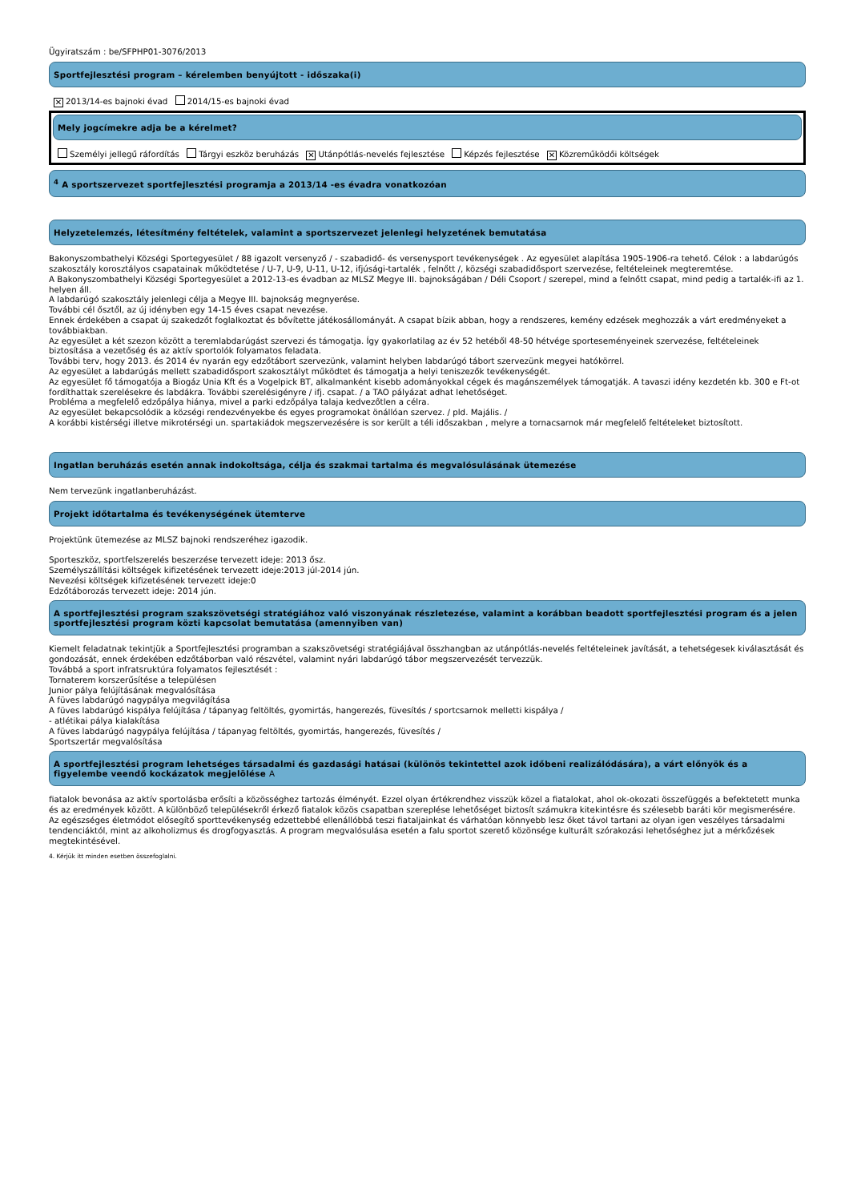Ügyiratszám : be/SFPHP01-3076/2013
Sportfejlesztési program – kérelemben benyújtott - időszaka(i)
✕ 2013/14-es bajnoki évad 2014/15-es bajnoki évad
Mely jogcímekre adja be a kérelmet?
Személyi jellegű ráfordítás Tárgyi eszköz beruházás ✕ Utánpótlás-nevelés fejlesztése Képzés fejlesztése ✕ Közreműködői költségek
<sup>4</sup> A sportszervezet sportfejlesztési programja a 2013/14 -es évadra vonatkozóan
Helyzetelemzés, létesítmény feltételek, valamint a sportszervezet jelenlegi helyzetének bemutatása
Bakonyszombathelyi Községi Sportegyesület / 88 igazolt versenyző / - szabadidő- és versenysport tevékenységek . Az egyesület alapítása 1905-1906-ra tehető. Célok : a labdarúgós szakosztály korosztályos csapatainak működtetése / U-7, U-9, U-11, U-12, ifjúsági-tartalék , felnőtt /, községi szabadidősport szervezése, feltételeinek megteremtése.
A Bakonyszombathelyi Községi Sportegyesület a 2012-13-es évadban az MLSZ Megye III. bajnokságában / Déli Csoport / szerepel, mind a felnőtt csapat, mind pedig a tartalék-ifi az 1. helyen áll.
A labdarúgó szakosztály jelenlegi célja a Megye III. bajnokság megnyerése.
További cél ősztől, az új idényben egy 14-15 éves csapat nevezése.
Ennek érdekében a csapat új szakedzőt foglalkoztat és bővítette játékosállományát. A csapat bízik abban, hogy a rendszeres, kemény edzések meghozzák a várt eredményeket a továbbiakban.
Az egyesület a két szezon között a teremlabdarúgást szervezi és támogatja. Így gyakorlatilag az év 52 hetéből 48-50 hétvége sporteseményeinek szervezése, feltételeinek biztosítása a vezetőség és az aktív sportolók folyamatos feladata.
További terv, hogy 2013. és 2014 év nyarán egy edzőtábort szervezünk, valamint helyben labdarúgó tábort szervezünk megyei hatókörrel.
Az egyesület a labdarúgás mellett szabadidősport szakosztályt működtet és támogatja a helyi teniszezők tevékenységét.
Az egyesület fő támogatója a Biogáz Unia Kft és a Vogelpick BT, alkalmanként kisebb adományokkal cégek és magánszemélyek támogatják. A tavaszi idény kezdetén kb. 300 e Ft-ot fordíthattak szerelésekre és labdákra. További szerelésigényre / ifj. csapat. / a TAO pályázat adhat lehetőséget.
Probléma a megfelelő edzőpálya hiánya, mivel a parki edzőpálya talaja kedvezőtlen a célra.
Az egyesület bekapcsolódik a községi rendezvényekbe és egyes programokat önállóan szervez. / pld. Majális. /
A korábbi kistérségi illetve mikrotérségi un. spartakiádok megszervezésére is sor került a téli időszakban , melyre a tornacsarnok már megfelelő feltételeket biztosított.
Ingatlan beruházás esetén annak indokoltsága, célja és szakmai tartalma és megvalósulásának ütemezése
Nem tervezünk ingatlanberuházást.
Projekt időtartalma és tevékenységének ütemterve
Projektünk ütemezése az MLSZ bajnoki rendszeréhez igazodik.
Sporteszköz, sportfelszerelés beszerzése tervezett ideje: 2013 ősz.
Személyszállítási költségek kifizetésének tervezett ideje:2013 júl-2014 jún.
Nevezési költségek kifizetésének tervezett ideje:0
Edzőtáborozás tervezett ideje: 2014 jún.
A sportfejlesztési program szakszövetségi stratégiához való viszonyának részletezése, valamint a korábban beadott sportfejlesztési program és a jelen sportfejlesztési program közti kapcsolat bemutatása (amennyiben van)
Kiemelt feladatnak tekintjük a Sportfejlesztési programban a szakszövetségi stratégiájával összhangban az utánpótlás-nevelés feltételeinek javítását, a tehetségesek kiválasztását és gondozását, ennek érdekében edzőtáborban való részvétel, valamint nyári labdarúgó tábor megszervezését tervezzük.
Továbbá a sport infratsruktúra folyamatos fejlesztését :
Tornaterem korszerűsítése a településen
Junior pálya felújításának megvalósítása
A füves labdarúgó nagypálya megvilágítása
A füves labdarúgó kispálya felújítása / tápanyag feltöltés, gyomirtás, hangerezés, füvesítés / sportcsarnok melletti kispálya /
- atlétikai pálya kialakítása
A füves labdarúgó nagypálya felújítása / tápanyag feltöltés, gyomirtás, hangerezés, füvesítés /
Sportszertár megvalósítása
A sportfejlesztési program lehetséges társadalmi és gazdasági hatásai (különös tekintettel azok időbeni realizálódására), a várt előnyök és a figyelembe veendő kockázatok megjelölése A
fiatalok bevonása az aktív sportolásba erősíti a közösséghez tartozás élményét. Ezzel olyan értékrendhez visszük közel a fiatalokat, ahol ok-okozati összefüggés a befektetett munka és az eredmények között. A különböző településekről érkező fiatalok közös csapatban szereplése lehetőséget biztosít számukra kitekintésre és szélesebb baráti kör megismerésére.
Az egészséges életmódot elősegítő sporttevékenység edzettebbé ellenállóbbá teszi fiataljainkat és várhatóan könnyebb lesz őket távol tartani az olyan igen veszélyes társadalmi tendenciáktól, mint az alkoholizmus és drogfogyasztás. A program megvalósulása esetén a falu sportot szerető közönsége kulturált szórakozási lehetőséghez jut a mérkőzések megtekintésével.
4. Kérjük itt minden esetben összefoglalni.